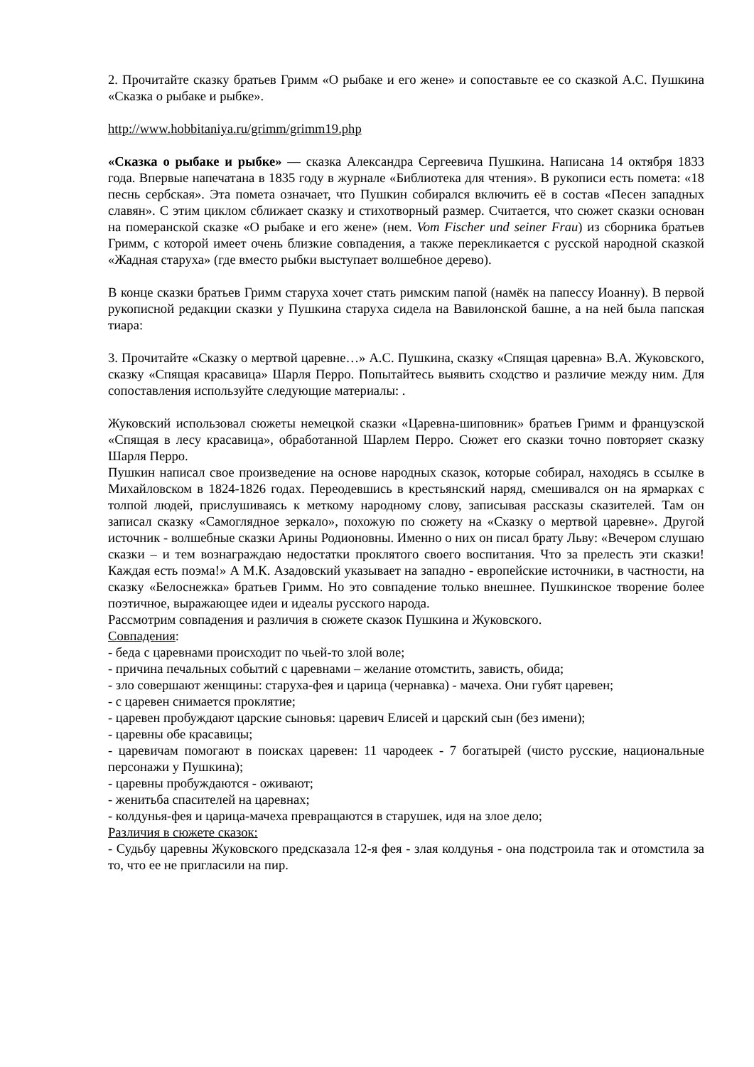2. Прочитайте сказку братьев Гримм «О рыбаке и его жене» и сопоставьте ее со сказкой А.С. Пушкина «Сказка о рыбаке и рыбке».
http://www.hobbitaniya.ru/grimm/grimm19.php
«Сказка о рыбаке и рыбке» — сказка Александра Сергеевича Пушкина. Написана 14 октября 1833 года. Впервые напечатана в 1835 году в журнале «Библиотека для чтения». В рукописи есть помета: «18 песнь сербская». Эта помета означает, что Пушкин собирался включить её в состав «Песен западных славян». С этим циклом сближает сказку и стихотворный размер. Считается, что сюжет сказки основан на померанской сказке «О рыбаке и его жене» (нем. Vom Fischer und seiner Frau) из сборника братьев Гримм, с которой имеет очень близкие совпадения, а также перекликается с русской народной сказкой «Жадная старуха» (где вместо рыбки выступает волшебное дерево).
В конце сказки братьев Гримм старуха хочет стать римским папой (намёк на папессу Иоанну). В первой рукописной редакции сказки у Пушкина старуха сидела на Вавилонской башне, а на ней была папская тиара:
3. Прочитайте «Сказку о мертвой царевне…» А.С. Пушкина, сказку «Спящая царевна» В.А. Жуковского, сказку «Спящая красавица» Шарля Перро. Попытайтесь выявить сходство и различие между ним. Для сопоставления используйте следующие материалы: .
Жуковский использовал сюжеты немецкой сказки «Царевна-шиповник» братьев Гримм и французской «Спящая в лесу красавица», обработанной Шарлем Перро. Сюжет его сказки точно повторяет сказку Шарля Перро.
Пушкин написал свое произведение на основе народных сказок, которые собирал, находясь в ссылке в Михайловском в 1824-1826 годах. Переодевшись в крестьянский наряд, смешивался он на ярмарках с толпой людей, прислушиваясь к меткому народному слову, записывая рассказы сказителей. Там он записал сказку «Самоглядное зеркало», похожую по сюжету на «Сказку о мертвой царевне». Другой источник - волшебные сказки Арины Родионовны. Именно о них он писал брату Льву: «Вечером слушаю сказки – и тем вознаграждаю недостатки проклятого своего воспитания. Что за прелесть эти сказки! Каждая есть поэма!» А М.К. Азадовский указывает на западно - европейские источники, в частности, на сказку «Белоснежка» братьев Гримм. Но это совпадение только внешнее. Пушкинское творение более поэтичное, выражающее идеи и идеалы русского народа.
Рассмотрим совпадения и различия в сюжете сказок Пушкина и Жуковского.
Совпадения:
- беда с царевнами происходит по чьей-то злой воле;
- причина печальных событий с царевнами – желание отомстить, зависть, обида;
- зло совершают женщины: старуха-фея и царица (чернавка) - мачеха. Они губят царевен;
- с царевен снимается проклятие;
- царевен пробуждают царские сыновья: царевич Елисей и царский сын (без имени);
- царевны обе красавицы;
- царевичам помогают в поисках царевен: 11 чародеек - 7 богатырей (чисто русские, национальные персонажи у Пушкина);
- царевны пробуждаются - оживают;
- женитьба спасителей на царевнах;
- колдунья-фея и царица-мачеха превращаются в старушек, идя на злое дело;
Различия в сюжете сказок:
- Судьбу царевны Жуковского предсказала 12-я фея - злая колдунья - она подстроила так и отомстила за то, что ее не пригласили на пир.